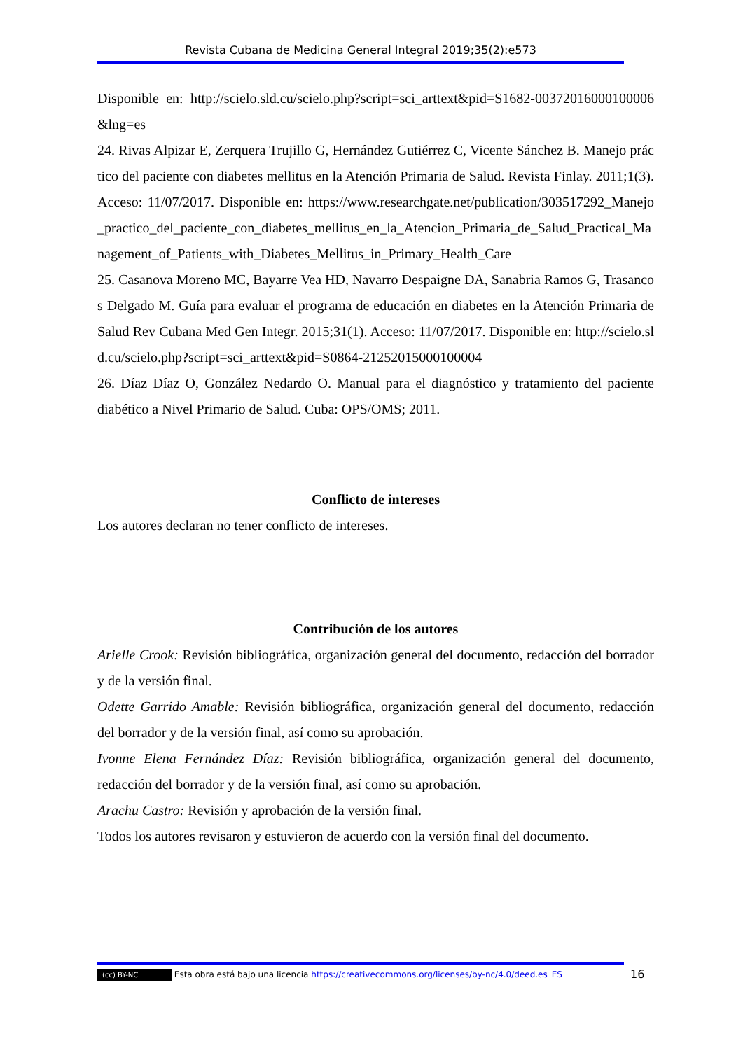Revista Cubana de Medicina General Integral 2019;35(2):e573
Disponible en: http://scielo.sld.cu/scielo.php?script=sci_arttext&pid=S1682-00372016000100006&lng=es
24. Rivas Alpizar E, Zerquera Trujillo G, Hernández Gutiérrez C, Vicente Sánchez B. Manejo práctico del paciente con diabetes mellitus en la Atención Primaria de Salud. Revista Finlay. 2011;1(3). Acceso: 11/07/2017. Disponible en: https://www.researchgate.net/publication/303517292_Manejo_practico_del_paciente_con_diabetes_mellitus_en_la_Atencion_Primaria_de_Salud_Practical_Management_of_Patients_with_Diabetes_Mellitus_in_Primary_Health_Care
25. Casanova Moreno MC, Bayarre Vea HD, Navarro Despaigne DA, Sanabria Ramos G, Trasancos Delgado M. Guía para evaluar el programa de educación en diabetes en la Atención Primaria de Salud Rev Cubana Med Gen Integr. 2015;31(1). Acceso: 11/07/2017. Disponible en: http://scielo.sld.cu/scielo.php?script=sci_arttext&pid=S0864-21252015000100004
26. Díaz Díaz O, González Nedardo O. Manual para el diagnóstico y tratamiento del paciente diabético a Nivel Primario de Salud. Cuba: OPS/OMS; 2011.
Conflicto de intereses
Los autores declaran no tener conflicto de intereses.
Contribución de los autores
Arielle Crook: Revisión bibliográfica, organización general del documento, redacción del borrador y de la versión final.
Odette Garrido Amable: Revisión bibliográfica, organización general del documento, redacción del borrador y de la versión final, así como su aprobación.
Ivonne Elena Fernández Díaz: Revisión bibliográfica, organización general del documento, redacción del borrador y de la versión final, así como su aprobación.
Arachu Castro: Revisión y aprobación de la versión final.
Todos los autores revisaron y estuvieron de acuerdo con la versión final del documento.
(cc) BY-NC Esta obra está bajo una licencia https://creativecommons.org/licenses/by-nc/4.0/deed.es_ES
16